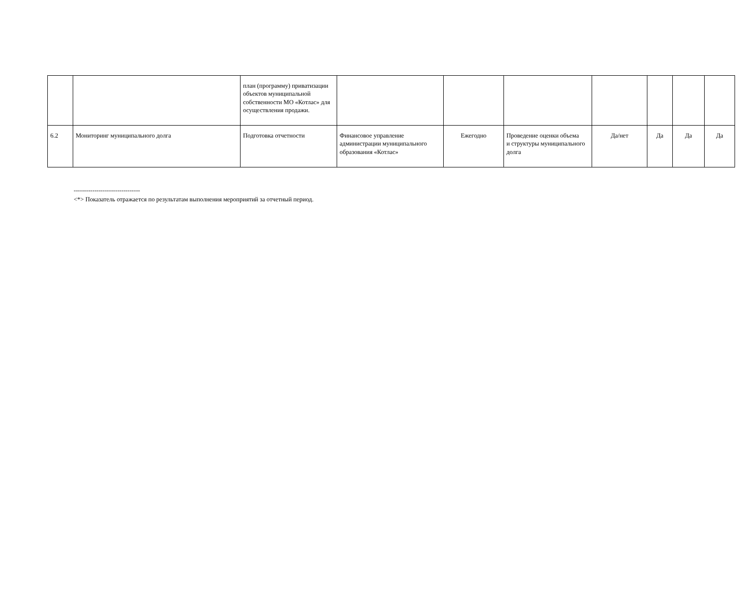| | | план (программу) приватизации объектов муниципальной собственности МО «Котлас» для осуществления продажи. | | | | | | | |
| 6.2 | Мониторинг муниципального долга | Подготовка отчетности | Финансовое управление администрации муниципального образования «Котлас» | Ежегодно | Проведение оценки объема и структуры муниципального долга | Да/нет | Да | Да | Да |
--------------------------------
<*> Показатель отражается по результатам выполнения мероприятий за отчетный период.